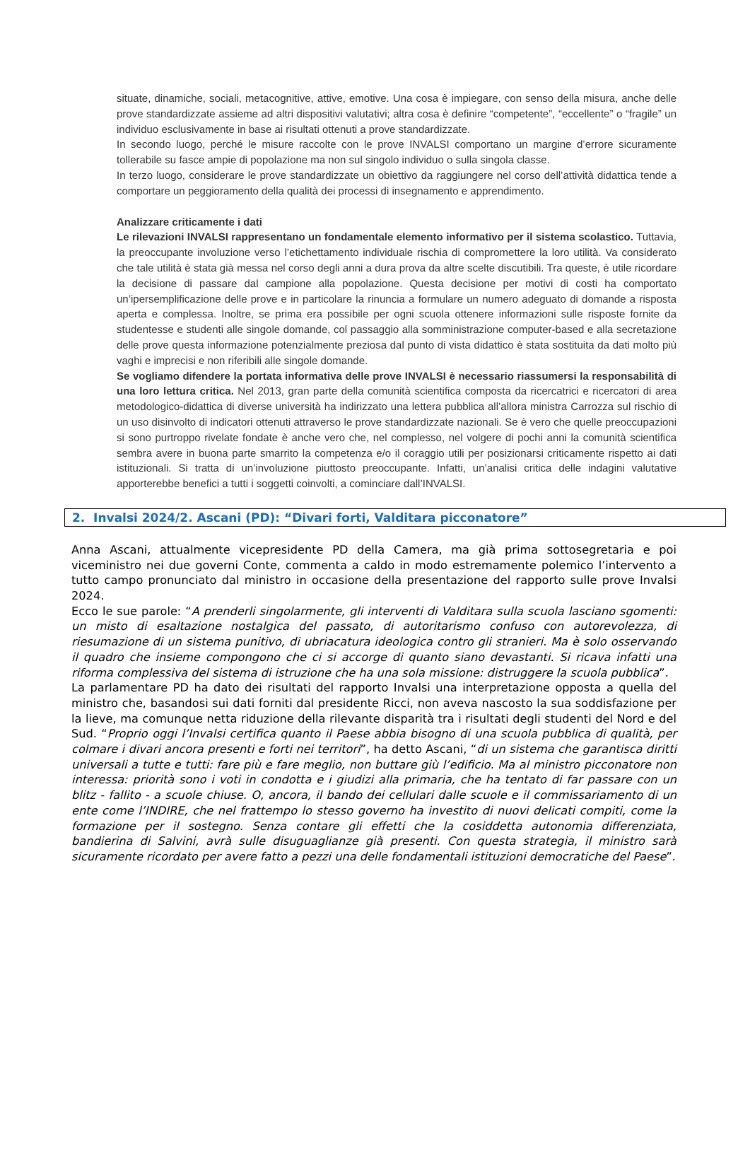situate, dinamiche, sociali, metacognitive, attive, emotive. Una cosa è impiegare, con senso della misura, anche delle prove standardizzate assieme ad altri dispositivi valutativi; altra cosa è definire “competente”, “eccellente” o “fragile” un individuo esclusivamente in base ai risultati ottenuti a prove standardizzate.
In secondo luogo, perché le misure raccolte con le prove INVALSI comportano un margine d’errore sicuramente tollerabile su fasce ampie di popolazione ma non sul singolo individuo o sulla singola classe.
In terzo luogo, considerare le prove standardizzate un obiettivo da raggiungere nel corso dell’attività didattica tende a comportare un peggioramento della qualità dei processi di insegnamento e apprendimento.
Analizzare criticamente i dati
Le rilevazioni INVALSI rappresentano un fondamentale elemento informativo per il sistema scolastico. Tuttavia, la preoccupante involuzione verso l’etichettamento individuale rischia di compromettere la loro utilità. Va considerato che tale utilità è stata già messa nel corso degli anni a dura prova da altre scelte discutibili. Tra queste, è utile ricordare la decisione di passare dal campione alla popolazione. Questa decisione per motivi di costi ha comportato un’ipersemplificazione delle prove e in particolare la rinuncia a formulare un numero adeguato di domande a risposta aperta e complessa. Inoltre, se prima era possibile per ogni scuola ottenere informazioni sulle risposte fornite da studentesse e studenti alle singole domande, col passaggio alla somministrazione computer-based e alla secretazione delle prove questa informazione potenzialmente preziosa dal punto di vista didattico è stata sostituita da dati molto più vaghi e imprecisi e non riferibili alle singole domande.
Se vogliamo difendere la portata informativa delle prove INVALSI è necessario riassumersi la responsabilità di una loro lettura critica. Nel 2013, gran parte della comunità scientifica composta da ricercatrici e ricercatori di area metodologico-didattica di diverse università ha indirizzato una lettera pubblica all’allora ministra Carrozza sul rischio di un uso disinvolto di indicatori ottenuti attraverso le prove standardizzate nazionali. Se è vero che quelle preoccupazioni si sono purtroppo rivelate fondate è anche vero che, nel complesso, nel volgere di pochi anni la comunità scientifica sembra avere in buona parte smarrito la competenza e/o il coraggio utili per posizionarsi criticamente rispetto ai dati istituzionali. Si tratta di un’involuzione piuttosto preoccupante. Infatti, un’analisi critica delle indagini valutative apporterebbe benefici a tutti i soggetti coinvolti, a cominciare dall’INVALSI.
2. Invalsi 2024/2. Ascani (PD): “Divari forti, Valditara picconatore”
Anna Ascani, attualmente vicepresidente PD della Camera, ma già prima sottosegretaria e poi viceministro nei due governi Conte, commenta a caldo in modo estremamente polemico l’intervento a tutto campo pronunciato dal ministro in occasione della presentazione del rapporto sulle prove Invalsi 2024.
Ecco le sue parole: “A prenderli singolarmente, gli interventi di Valditara sulla scuola lasciano sgomenti: un misto di esaltazione nostalgica del passato, di autoritarismo confuso con autorevolezza, di riesumazione di un sistema punitivo, di ubriacatura ideologica contro gli stranieri. Ma è solo osservando il quadro che insieme compongono che ci si accorge di quanto siano devastanti. Si ricava infatti una riforma complessiva del sistema di istruzione che ha una sola missione: distruggere la scuola pubblica”.
La parlamentare PD ha dato dei risultati del rapporto Invalsi una interpretazione opposta a quella del ministro che, basandosi sui dati forniti dal presidente Ricci, non aveva nascosto la sua soddisfazione per la lieve, ma comunque netta riduzione della rilevante disparità tra i risultati degli studenti del Nord e del Sud. “Proprio oggi l’Invalsi certifica quanto il Paese abbia bisogno di una scuola pubblica di qualità, per colmare i divari ancora presenti e forti nei territori”, ha detto Ascani, “di un sistema che garantisca diritti universali a tutte e tutti: fare più e fare meglio, non buttare giù l’edificio. Ma al ministro picconatore non interessa: priorità sono i voti in condotta e i giudizi alla primaria, che ha tentato di far passare con un blitz - fallito - a scuole chiuse. O, ancora, il bando dei cellulari dalle scuole e il commissariamento di un ente come l’INDIRE, che nel frattempo lo stesso governo ha investito di nuovi delicati compiti, come la formazione per il sostegno. Senza contare gli effetti che la cosiddetta autonomia differenziata, bandierina di Salvini, avrà sulle disuguaglianze già presenti. Con questa strategia, il ministro sarà sicuramente ricordato per avere fatto a pezzi una delle fondamentali istituzioni democratiche del Paese”.